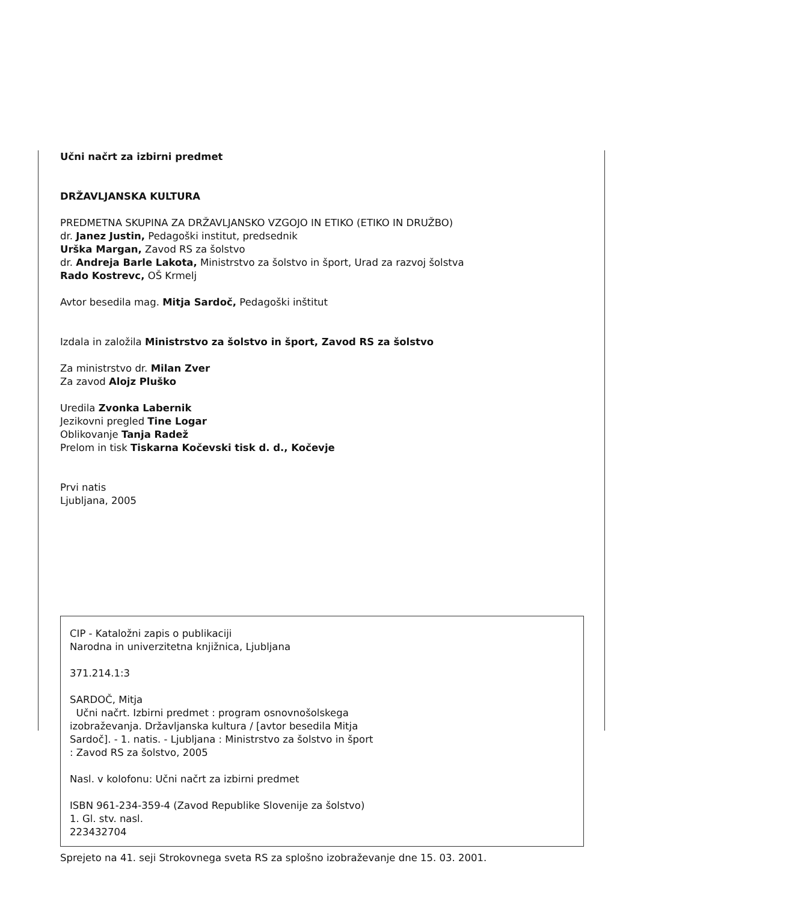Učni načrt za izbirni predmet
DRŽAVLJANSKA KULTURA
PREDMETNA SKUPINA ZA DRŽAVLJANSKO VZGOJO IN ETIKO (ETIKO IN DRUŽBO)
dr. Janez Justin, Pedagoški institut, predsednik
Urška Margan, Zavod RS za šolstvo
dr. Andreja Barle Lakota, Ministrstvo za šolstvo in šport, Urad za razvoj šolstva
Rado Kostrevc, OŠ Krmelj
Avtor besedila mag. Mitja Sardoč, Pedagoški inštitut
Izdala in založila Ministrstvo za šolstvo in šport, Zavod RS za šolstvo
Za ministrstvo dr. Milan Zver
Za zavod Alojz Pluško
Uredila Zvonka Labernik
Jezikovni pregled Tine Logar
Oblikovanje Tanja Radež
Prelom in tisk Tiskarna Kočevski tisk d. d., Kočevje
Prvi natis
Ljubljana, 2005
CIP - Kataložni zapis o publikaciji
Narodna in univerzitetna knjižnica, Ljubljana
371.214.1:3
SARDOČ, Mitja
Učni načrt. Izbirni predmet : program osnovnošolskega
izobraževanja. Državljanska kultura / [avtor besedila Mitja
Sardoč]. - 1. natis. - Ljubljana : Ministrstvo za šolstvo in šport
: Zavod RS za šolstvo, 2005
Nasl. v kolofonu: Učni načrt za izbirni predmet
ISBN 961-234-359-4 (Zavod Republike Slovenije za šolstvo)
1. Gl. stv. nasl.
223432704
Sprejeto na 41. seji Strokovnega sveta RS za splošno izobraževanje dne 15. 03. 2001.